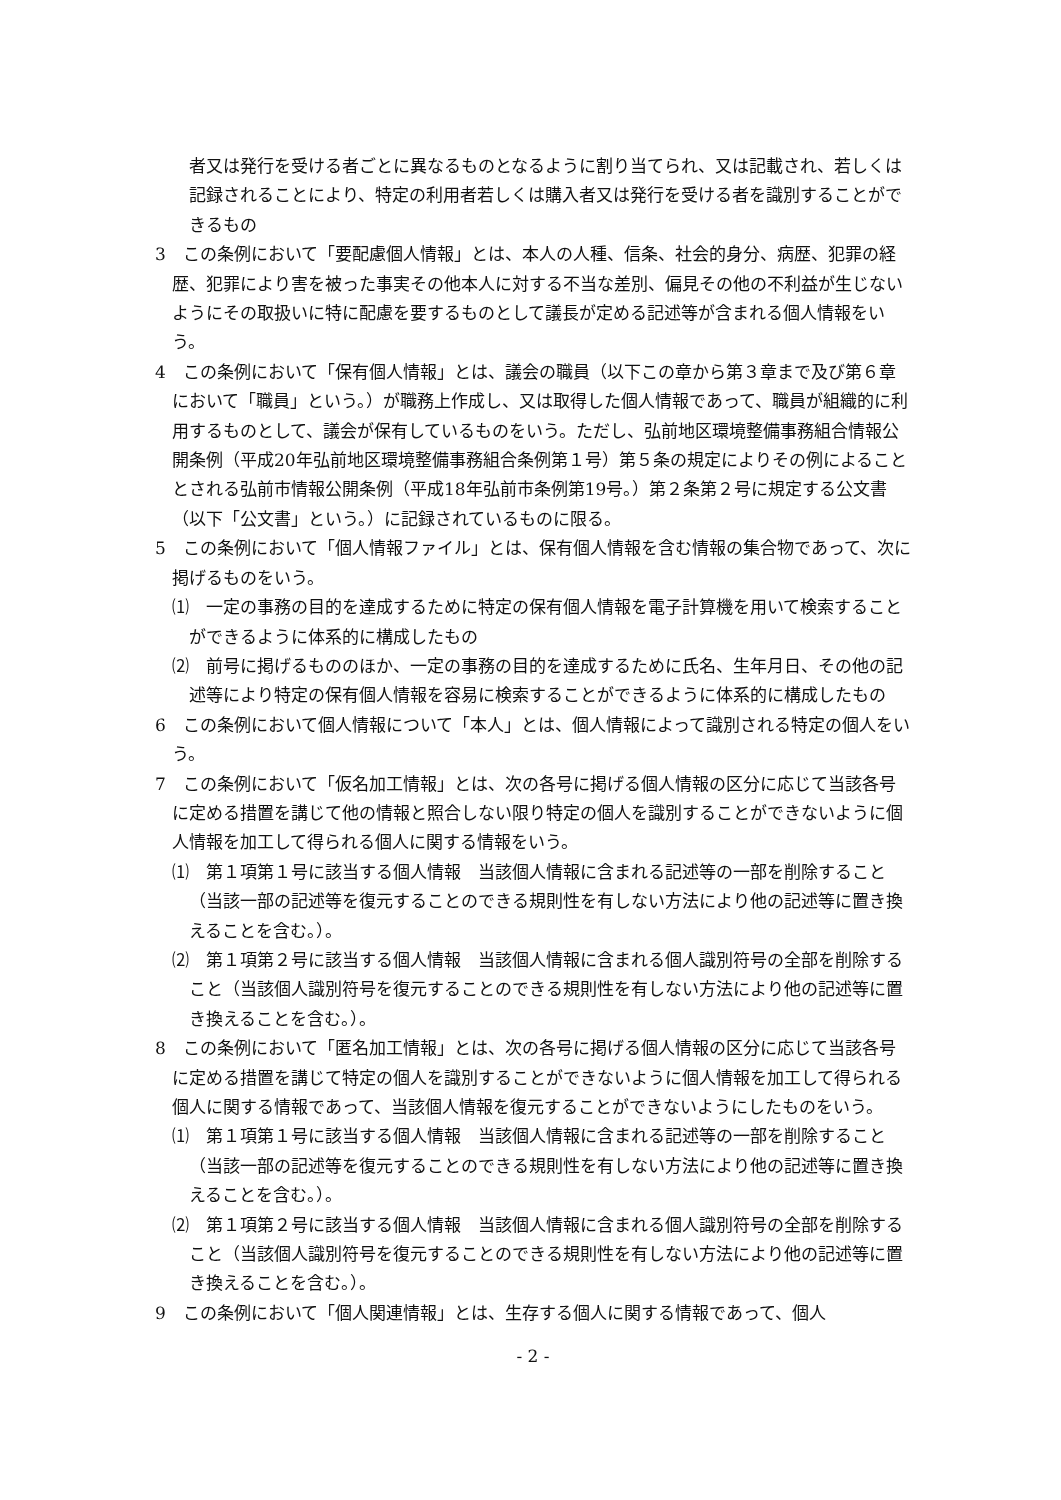者又は発行を受ける者ごとに異なるものとなるように割り当てられ、又は記載され、若しくは記録されることにより、特定の利用者若しくは購入者又は発行を受ける者を識別することができるもの
3　この条例において「要配慮個人情報」とは、本人の人種、信条、社会的身分、病歴、犯罪の経歴、犯罪により害を被った事実その他本人に対する不当な差別、偏見その他の不利益が生じないようにその取扱いに特に配慮を要するものとして議長が定める記述等が含まれる個人情報をいう。
4　この条例において「保有個人情報」とは、議会の職員（以下この章から第３章まで及び第６章において「職員」という。）が職務上作成し、又は取得した個人情報であって、職員が組織的に利用するものとして、議会が保有しているものをいう。ただし、弘前地区環境整備事務組合情報公開条例（平成20年弘前地区環境整備事務組合条例第１号）第５条の規定によりその例によることとされる弘前市情報公開条例（平成18年弘前市条例第19号。）第２条第２号に規定する公文書（以下「公文書」という。）に記録されているものに限る。
5　この条例において「個人情報ファイル」とは、保有個人情報を含む情報の集合物であって、次に掲げるものをいう。
⑴　一定の事務の目的を達成するために特定の保有個人情報を電子計算機を用いて検索することができるように体系的に構成したもの
⑵　前号に掲げるもののほか、一定の事務の目的を達成するために氏名、生年月日、その他の記述等により特定の保有個人情報を容易に検索することができるように体系的に構成したもの
6　この条例において個人情報について「本人」とは、個人情報によって識別される特定の個人をいう。
7　この条例において「仮名加工情報」とは、次の各号に掲げる個人情報の区分に応じて当該各号に定める措置を講じて他の情報と照合しない限り特定の個人を識別することができないように個人情報を加工して得られる個人に関する情報をいう。
⑴　第１項第１号に該当する個人情報　当該個人情報に含まれる記述等の一部を削除すること（当該一部の記述等を復元することのできる規則性を有しない方法により他の記述等に置き換えることを含む。）。
⑵　第１項第２号に該当する個人情報　当該個人情報に含まれる個人識別符号の全部を削除すること（当該個人識別符号を復元することのできる規則性を有しない方法により他の記述等に置き換えることを含む。）。
8　この条例において「匿名加工情報」とは、次の各号に掲げる個人情報の区分に応じて当該各号に定める措置を講じて特定の個人を識別することができないように個人情報を加工して得られる個人に関する情報であって、当該個人情報を復元することができないようにしたものをいう。
⑴　第１項第１号に該当する個人情報　当該個人情報に含まれる記述等の一部を削除すること（当該一部の記述等を復元することのできる規則性を有しない方法により他の記述等に置き換えることを含む。）。
⑵　第１項第２号に該当する個人情報　当該個人情報に含まれる個人識別符号の全部を削除すること（当該個人識別符号を復元することのできる規則性を有しない方法により他の記述等に置き換えることを含む。）。
9　この条例において「個人関連情報」とは、生存する個人に関する情報であって、個人
- 2 -